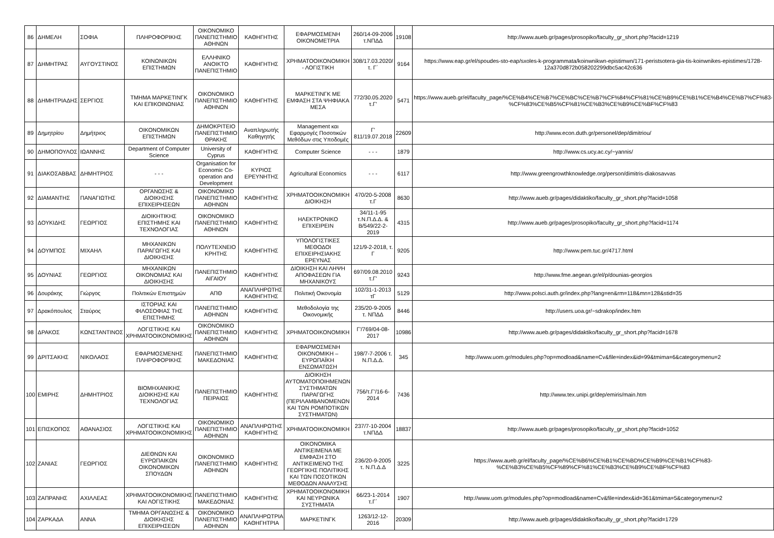| 86 | ΔΗΜΕΛΗ | ΣΟΦΙΑ | ΠΛΗΡΟΦΟΡΙΚΗΣ | ΟΙΚΟΝΟΜΙΚΟ ΠΑΝΕΠΙΣΤΗΜΙΟ ΑΘΗΝΩΝ | ΚΑΘΗΓΗΤΗΣ | ΕΦΑΡΜΟΣΜΕΝΗ ΟΙΚΟΝΟΜΕΤΡΙΑ | 260/14-09-2006 τ.ΝΠΔΔ | 19108 | http://www.aueb.gr/pages/prosopiko/faculty_gr_short.php?facid=1219 |
| 87 | ΔΗΜΗΤΡΑΣ | ΑΥΓΟΥΣΤΙΝΟΣ | ΚΟΙΝΩΝΙΚΩΝ ΕΠΙΣΤΗΜΩΝ | ΕΛΛΗΝΙΚΟ ΑΝΟΙΚΤΟ ΠΑΝΕΠΙΣΤΗΜΙΟ | ΚΑΘΗΓΗΤΗΣ | ΧΡΗΜΑΤΟΟΙΚΟΝΟΜΙΚΗ - ΛΟΓΙΣΤΙΚΗ | 308/17.03.2020/τ. Γ΄ | 9164 | https://www.eap.gr/el/spoudes-sto-eap/sxoles-k-programmata/koinwnikwn-epistimwn/171-peristsotera-gia-tis-koinwnikes-epistimes/1728-12a370d872b058202299dbc5ac42c636 |
| 88 | ΔΗΜΗΤΡΙΑΔΗΣ | ΣΕΡΓΙΟΣ | ΤΜΗΜΑ ΜΑΡΚΕΤΙΝΓΚ ΚΑΙ ΕΠΙΚΟΙΝΩΝΙΑΣ | ΟΙΚΟΝΟΜΙΚΟ ΠΑΝΕΠΙΣΤΗΜΙΟ ΑΘΗΝΩΝ | ΚΑΘΗΓΗΤΗΣ | ΜΑΡΚΕΤΙΝΓΚ ΜΕ ΕΜΦΑΣΗ ΣΤΑ ΨΗΦΙΑΚΑ ΜΕΣΑ | 772/30.05.2020 τ.Γ' | 5471 | https://www.aueb.gr/el/faculty_page/%CE%B4%CE%B7%CE%BC%CE%B7%CF%84%CF%81%CE%B9%CE%B1%CE%B4%CE%B7%CF%83-%CF%83%CE%B5%CF%81%CE%B3%CE%B9%CE%BF%CF%83 |
| 89 | Δημητρίου | Δημήτριος | ΟΙΚΟΝΟΜΙΚΩΝ ΕΠΙΣΤΗΜΩΝ | ΔΗΜΟΚΡΙΤΕΙΟ ΠΑΝΕΠΙΣΤΗΜΙΟ ΘΡΑΚΗΣ | Αναπληρωτής Καθηγητής | Management και Εφαρμογές Ποσοτικών Μεθόδων στις Υποδομές | Γ' 811/19.07.2018 | 22609 | http://www.econ.duth.gr/personel/dep/dimitriou/ |
| 90 | ΔΗΜΟΠΟΥΛΟΣ | ΙΩΑΝΝΗΣ | Department of Computer Science | University of Cyprus | ΚΑΘΗΓΗΤΗΣ | Computer Science | - - - | 1879 | http://www.cs.ucy.ac.cy/~yannis/ |
| 91 | ΔΙΑΚΟΣΑΒΒΑΣ | ΔΗΜΗΤΡΙΟΣ | - - - | Organisation for Economic Co-operation and Development | ΚΥΡΙΟΣ ΕΡΕΥΝΗΤΗΣ | Agricultural Economics | - - - | 6117 | http://www.greengrowthknowledge.org/person/dimitris-diakosavvas |
| 92 | ΔΙΑΜΑΝΤΗΣ | ΠΑΝΑΓΙΩΤΗΣ | ΟΡΓΑΝΩΣΗΣ & ΔΙΟΙΚΗΣΗΣ ΕΠΙΧΕΙΡΗΣΕΩΝ | ΟΙΚΟΝΟΜΙΚΟ ΠΑΝΕΠΙΣΤΗΜΙΟ ΑΘΗΝΩΝ | ΚΑΘΗΓΗΤΗΣ | ΧΡΗΜΑΤΟΟΙΚΟΝΟΜΙΚΗ ΔΙΟΙΚΗΣΗ | 470/20-5-2008 τ.Γ | 8630 | http://www.aueb.gr/pages/didaktiko/faculty_gr_short.php?facid=1058 |
| 93 | ΔΟΥΚΙΔΗΣ | ΓΕΩΡΓΙΟΣ | ΔΙΟΙΚΗΤΙΚΗΣ ΕΠΙΣΤΗΜΗΣ ΚΑΙ ΤΕΧΝΟΛΟΓΙΑΣ | ΟΙΚΟΝΟΜΙΚΟ ΠΑΝΕΠΙΣΤΗΜΙΟ ΑΘΗΝΩΝ | ΚΑΘΗΓΗΤΗΣ | ΗΛΕΚΤΡΟΝΙΚΟ ΕΠΙΧΕΙΡΕΙΝ | 34/11-1-95 τ.Ν.Π.Δ.Δ. & Β/549/22-2-2019 | 4315 | http://www.aueb.gr/pages/prosopiko/faculty_gr_short.php?facid=1174 |
| 94 | ΔΟΥΜΠΟΣ | ΜΙΧΑΗΛ | ΜΗΧΑΝΙΚΩΝ ΠΑΡΑΓΩΓΗΣ ΚΑΙ ΔΙΟΙΚΗΣΗΣ | ΠΟΛΥΤΕΧΝΕΙΟ ΚΡΗΤΗΣ | ΚΑΘΗΓΗΤΗΣ | ΥΠΟΛΟΓΙΣΤΙΚΕΣ ΜΕΘΟΔΟΙ ΕΠΙΧΕΙΡΗΣΙΑΚΗΣ ΕΡΕΥΝΑΣ | 121/9-2-2018, τ. Γ | 9205 | http://www.pem.tuc.gr/4717.html |
| 95 | ΔΟΥΝΙΑΣ | ΓΕΩΡΓΙΟΣ | ΜΗΧΑΝΙΚΩΝ ΟΙΚΟΝΟΜΙΑΣ ΚΑΙ ΔΙΟΙΚΗΣΗΣ | ΠΑΝΕΠΙΣΤΗΜΙΟ ΑΙΓΑΙΟΥ | ΚΑΘΗΓΗΤΗΣ | ΔΙΟΙΚΗΣΗ ΚΑΙ ΛΗΨΗ ΑΠΟΦΑΣΕΩΝ ΓΙΑ ΜΗΧΑΝΙΚΟΥΣ | 697/09.08.2010 τ.Γ' | 9243 | http://www.fme.aegean.gr/el/p/dounias-georgios |
| 96 | Δουράκης | Γιώργος | Πολιτικών Επιστημών | ΑΠΘ | ΑΝΑΠΛΗΡΩΤΗΣ ΚΑΘΗΓΗΤΗΣ | Πολιτική Οικονομία | 102/31-1-2013 τΓ | 5129 | http://www.polsci.auth.gr/index.php?lang=en&rm=118&mn=128&stid=35 |
| 97 | Δρακόπουλος | Σταύρος | ΙΣΤΟΡΙΑΣ ΚΑΙ ΦΙΛΟΣΟΦΙΑΣ ΤΗΣ ΕΠΙΣΤΗΜΗΣ | ΠΑΝΕΠΙΣΤΗΜΙΟ ΑΘΗΝΩΝ | ΚΑΘΗΓΗΤΗΣ | Μεθοδολογία της Οικονομικής | 235/20-9-2005 τ. ΝΠΔΔ | 8446 | http://users.uoa.gr/~sdrakop/index.htm |
| 98 | ΔΡΑΚΟΣ | ΚΩΝΣΤΑΝΤΙΝΟΣ | ΛΟΓΙΣΤΙΚΗΣ ΚΑΙ ΧΡΗΜΑΤΟΟΙΚΟΝΟΜΙΚΗΣ | ΟΙΚΟΝΟΜΙΚΟ ΠΑΝΕΠΙΣΤΗΜΙΟ ΑΘΗΝΩΝ | ΚΑΘΗΓΗΤΗΣ | ΧΡΗΜΑΤΟΟΙΚΟΝΟΜΙΚΗ | Γ'/769/04-08-2017 | 10986 | http://www.aueb.gr/pages/didaktiko/faculty_gr_short.php?facid=1678 |
| 99 | ΔΡΙΤΣΑΚΗΣ | ΝΙΚΟΛΑΟΣ | ΕΦΑΡΜΟΣΜΕΝΗΣ ΠΛΗΡΟΦΟΡΙΚΗΣ | ΠΑΝΕΠΙΣΤΗΜΙΟ ΜΑΚΕΔΟΝΙΑΣ | ΚΑΘΗΓΗΤΗΣ | ΕΦΑΡΜΟΣΜΕΝΗ ΟΙΚΟΝΟΜΙΚΗ – ΕΥΡΩΠΑΪΚΗ ΕΝΣΩΜΑΤΩΣΗ | 198/7-7-2006 τ. Ν.Π.Δ.Δ. | 345 | http://www.uom.gr/modules.php?op=modload&name=Cv&file=index&id=99&tmima=6&categorymenu=2 |
| 100 | ΕΜΙΡΗΣ | ΔΗΜΗΤΡΙΟΣ | ΒΙΟΜΗΧΑΝΙΚΗΣ ΔΙΟΙΚΗΣΗΣ ΚΑΙ ΤΕΧΝΟΛΟΓΙΑΣ | ΠΑΝΕΠΙΣΤΗΜΙΟ ΠΕΙΡΑΙΩΣ | ΚΑΘΗΓΗΤΗΣ | ΔΙΟΙΚΗΣΗ ΑΥΤΟΜΑΤΟΠΟΙΗΜΕΝΩΝ ΣΥΣΤΗΜΑΤΩΝ ΠΑΡΑΓΩΓΗΣ (ΠΕΡΙΛΑΜΒΑΝΟΜΕΝΩΝ ΚΑΙ ΤΩΝ ΡΟΜΠΟΤΙΚΩΝ ΣΥΣΤΗΜΑΤΩΝ) | 756/τ.Γ'/16-6-2014 | 7436 | http://www.tex.unipi.gr/dep/emiris/main.htm |
| 101 | ΕΠΙΣΚΟΠΟΣ | ΑΘΑΝΑΣΙΟΣ | ΛΟΓΙΣΤΙΚΗΣ ΚΑΙ ΧΡΗΜΑΤΟΟΙΚΟΝΟΜΙΚΗΣ | ΟΙΚΟΝΟΜΙΚΟ ΠΑΝΕΠΙΣΤΗΜΙΟ ΑΘΗΝΩΝ | ΑΝΑΠΛΗΡΩΤΗΣ ΚΑΘΗΓΗΤΗΣ | ΧΡΗΜΑΤΟΟΙΚΟΝΟΜΙΚΗ | 237/7-10-2004 τ.ΝΠΔΔ | 18837 | http://www.aueb.gr/pages/prosopiko/faculty_gr_short.php?facid=1052 |
| 102 | ΖΑΝΙΑΣ | ΓΕΩΡΓΙΟΣ | ΔΙΕΘΝΩΝ ΚΑΙ ΕΥΡΩΠΑΙΚΩΝ ΟΙΚΟΝΟΜΙΚΩΝ ΣΠΟΥΔΩΝ | ΟΙΚΟΝΟΜΙΚΟ ΠΑΝΕΠΙΣΤΗΜΙΟ ΑΘΗΝΩΝ | ΚΑΘΗΓΗΤΗΣ | ΟΙΚΟΝΟΜΙΚΑ ΑΝΤΙΚΕΙΜΕΝΑ ΜΕ ΕΜΦΑΣΗ ΣΤΟ ΑΝΤΙΚΕΙΜΕΝΟ ΤΗΣ ΓΕΩΡΓΙΚΗΣ ΠΟΛΙΤΙΚΗΣ ΚΑΙ ΤΩΝ ΠΟΣΟΤΙΚΩΝ ΜΕΘΟΔΩΝ ΑΝΑΛΥΣΗΣ | 236/20-9-2005 τ. Ν.Π.Δ.Δ | 3225 | https://www.aueb.gr/el/faculty_page/%CE%B6%CE%B1%CE%BD%CE%B9%CE%B1%CF%83-%CE%B3%CE%B5%CF%89%CF%81%CE%B3%CE%B9%CE%BF%CF%83 |
| 103 | ΖΑΠΡΑΝΗΣ | ΑΧΙΛΛΕΑΣ | ΧΡΗΜΑΤΟΟΙΚΟΝΟΜΙΚΗΣ ΚΑΙ ΛΟΓΙΣΤΙΚΗΣ | ΠΑΝΕΠΙΣΤΗΜΙΟ ΜΑΚΕΔΟΝΙΑΣ | ΚΑΘΗΓΗΤΗΣ | ΧΡΗΜΑΤΟΟΙΚΟΝΟΜΙΚΗ ΚΑΙ ΝΕΥΡΩΝΙΚΑ ΣΥΣΤΗΜΑΤΑ | 66/23-1-2014 τ.Γ΄ | 1907 | http://www.uom.gr/modules.php?op=modload&name=Cv&file=index&id=361&tmima=5&categorymenu=2 |
| 104 | ΖΑΡΚΑΔΑ | ΑΝΝΑ | ΤΜΗΜΑ ΟΡΓΑΝΩΣΗΣ & ΔΙΟΙΚΗΣΗΣ ΕΠΙΧΕΙΡΗΣΕΩΝ | ΟΙΚΟΝΟΜΙΚΟ ΠΑΝΕΠΙΣΤΗΜΙΟ ΑΘΗΝΩΝ | ΑΝΑΠΛΗΡΩΤΡΙΑ ΚΑΘΗΓΗΤΡΙΑ | ΜΑΡΚΕΤΙΝΓΚ | 1263/12-12-2016 | 20309 | http://www.aueb.gr/pages/didaktiko/faculty_gr_short.php?facid=1729 |